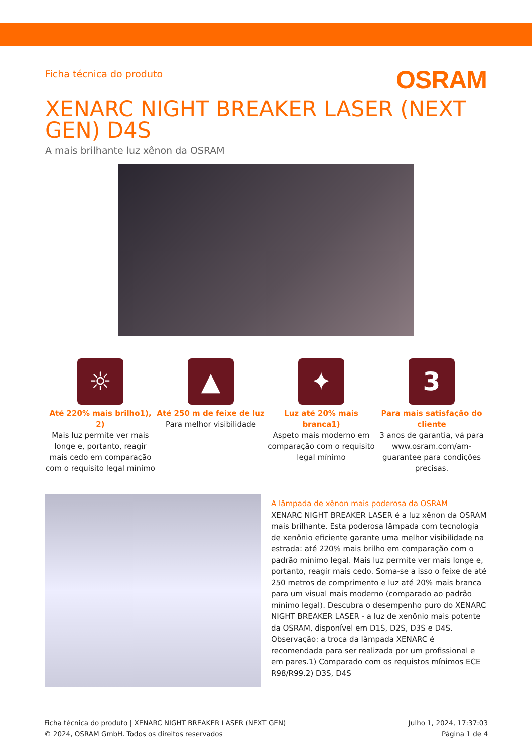Ficha técnica do produto
OSRAM
XENARC NIGHT BREAKER LASER (NEXT GEN) D4S
A mais brilhante luz xênon da OSRAM
☼
Até 220% mais brilho1), 2)
Mais luz permite ver mais longe e, portanto, reagir mais cedo em comparação com o requisito legal mínimo
▲
Até 250 m de feixe de luz
Para melhor visibilidade
✦
Luz até 20% mais branca1)
Aspeto mais moderno em comparação com o requisito legal mínimo
3
Para mais satisfação do cliente
3 anos de garantia, vá para www.osram.com/am-guarantee para condições precisas.
A lâmpada de xênon mais poderosa da OSRAM
XENARC NIGHT BREAKER LASER é a luz xênon da OSRAM mais brilhante. Esta poderosa lâmpada com tecnologia de xenônio eficiente garante uma melhor visibilidade na estrada: até 220% mais brilho em comparação com o padrão mínimo legal. Mais luz permite ver mais longe e, portanto, reagir mais cedo. Soma-se a isso o feixe de até 250 metros de comprimento e luz até 20% mais branca para um visual mais moderno (comparado ao padrão mínimo legal). Descubra o desempenho puro do XENARC NIGHT BREAKER LASER - a luz de xenônio mais potente da OSRAM, disponível em D1S, D2S, D3S e D4S. Observação: a troca da lâmpada XENARC é recomendada para ser realizada por um profissional e em pares.1) Comparado com os requistos mínimos ECE R98/R99.2) D3S, D4S
Ficha técnica do produto | XENARC NIGHT BREAKER LASER (NEXT GEN)
© 2024, OSRAM GmbH. Todos os direitos reservados
Julho 1, 2024, 17:37:03
Página 1 de 4